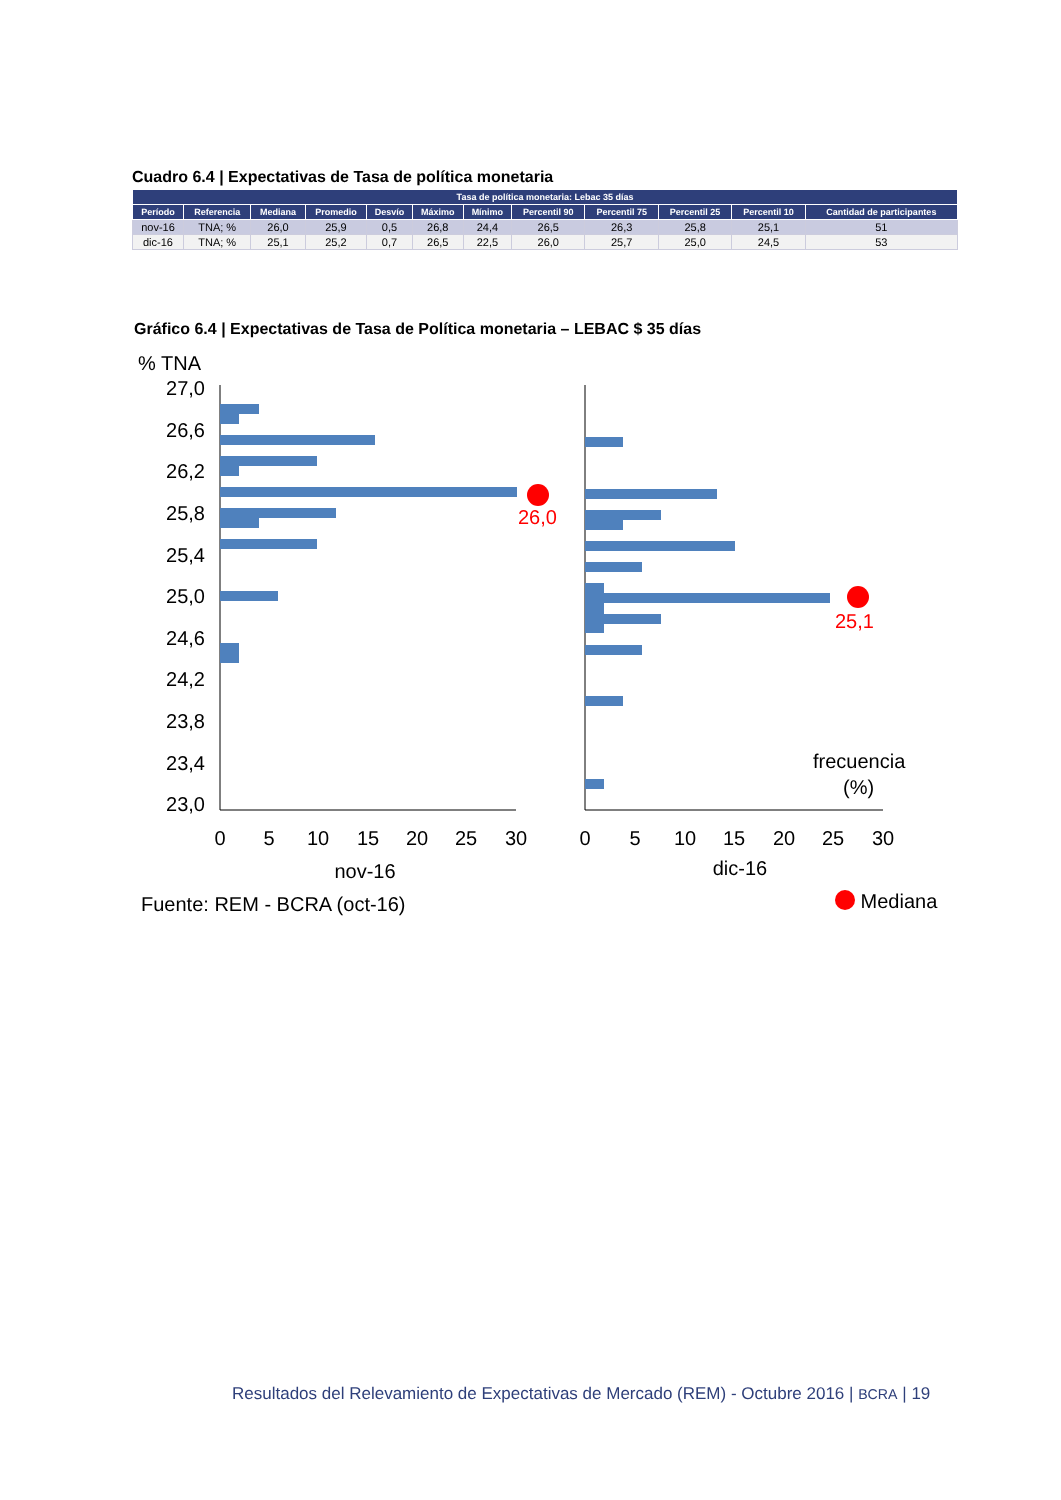Cuadro 6.4 | Expectativas de Tasa de política monetaria
| Tasa de política monetaria: Lebac 35 días | | | | | | | | | | | |
| --- | --- | --- | --- | --- | --- | --- | --- | --- | --- | --- | --- |
| Período | Referencia | Mediana | Promedio | Desvío | Máximo | Mínimo | Percentil 90 | Percentil 75 | Percentil 25 | Percentil 10 | Cantidad de participantes |
| nov-16 | TNA; % | 26,0 | 25,9 | 0,5 | 26,8 | 24,4 | 26,5 | 26,3 | 25,8 | 25,1 | 51 |
| dic-16 | TNA; % | 25,1 | 25,2 | 0,7 | 26,5 | 22,5 | 26,0 | 25,7 | 25,0 | 24,5 | 53 |
Gráfico 6.4 | Expectativas de Tasa de Política monetaria – LEBAC $ 35 días
% TNA
27,0
26,6
26,2
25,8
25,4
25,0
24,6
24,2
23,8
23,4
23,0
26,0
25,1
frecuencia
(%)
0
5
10
15
20
25
30
0
5
10
15
20
25
30
nov-16
dic-16
Fuente: REM - BCRA (oct-16) Mediana
Resultados del Relevamiento de Expectativas de Mercado (REM) - Octubre 2016 | BCRA | 19